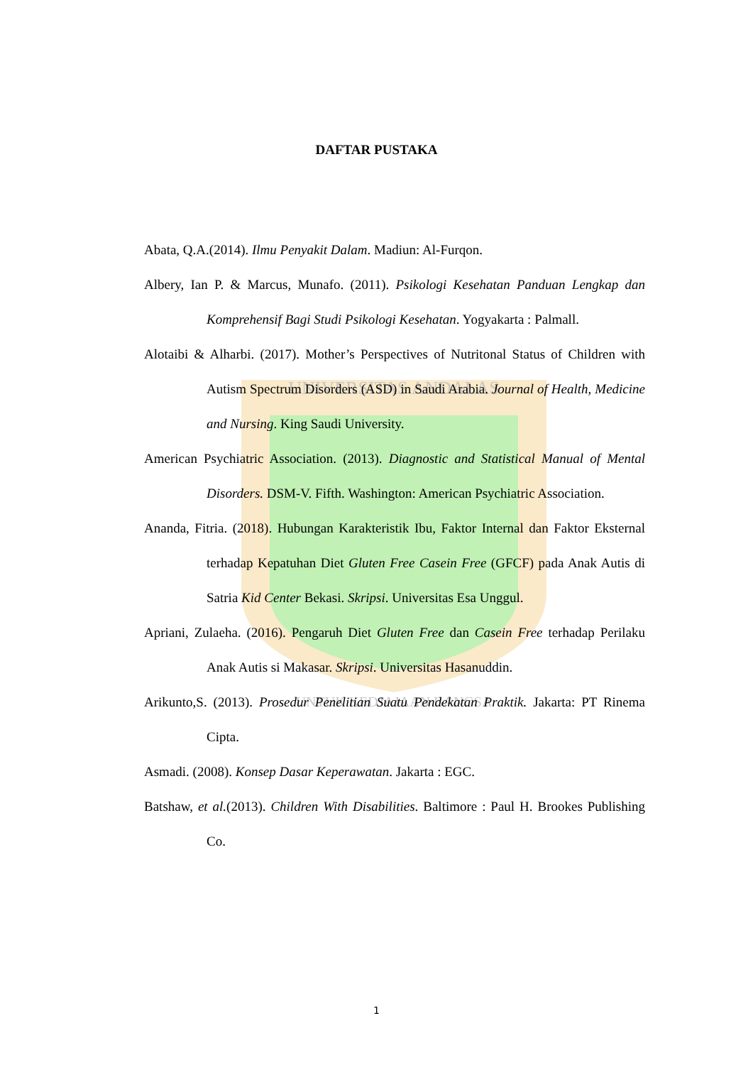UNIVERSITAS ANDALAS
UNTUK KEDJAJAAN BANGSA
DAFTAR PUSTAKA
Abata, Q.A.(2014). Ilmu Penyakit Dalam. Madiun: Al-Furqon.
Albery, Ian P. & Marcus, Munafo. (2011). Psikologi Kesehatan Panduan Lengkap dan Komprehensif Bagi Studi Psikologi Kesehatan. Yogyakarta : Palmall.
Alotaibi & Alharbi. (2017). Mother’s Perspectives of Nutritonal Status of Children with Autism Spectrum Disorders (ASD) in Saudi Arabia. Journal of Health, Medicine and Nursing. King Saudi University.
American Psychiatric Association. (2013). Diagnostic and Statistical Manual of Mental Disorders. DSM-V. Fifth. Washington: American Psychiatric Association.
Ananda, Fitria. (2018). Hubungan Karakteristik Ibu, Faktor Internal dan Faktor Eksternal terhadap Kepatuhan Diet Gluten Free Casein Free (GFCF) pada Anak Autis di Satria Kid Center Bekasi. Skripsi. Universitas Esa Unggul.
Apriani, Zulaeha. (2016). Pengaruh Diet Gluten Free dan Casein Free terhadap Perilaku Anak Autis si Makasar. Skripsi. Universitas Hasanuddin.
Arikunto,S. (2013). Prosedur Penelitian Suatu Pendekatan Praktik. Jakarta: PT Rinema Cipta.
Asmadi. (2008). Konsep Dasar Keperawatan. Jakarta : EGC.
Batshaw, et al.(2013). Children With Disabilities. Baltimore : Paul H. Brookes Publishing Co.
1